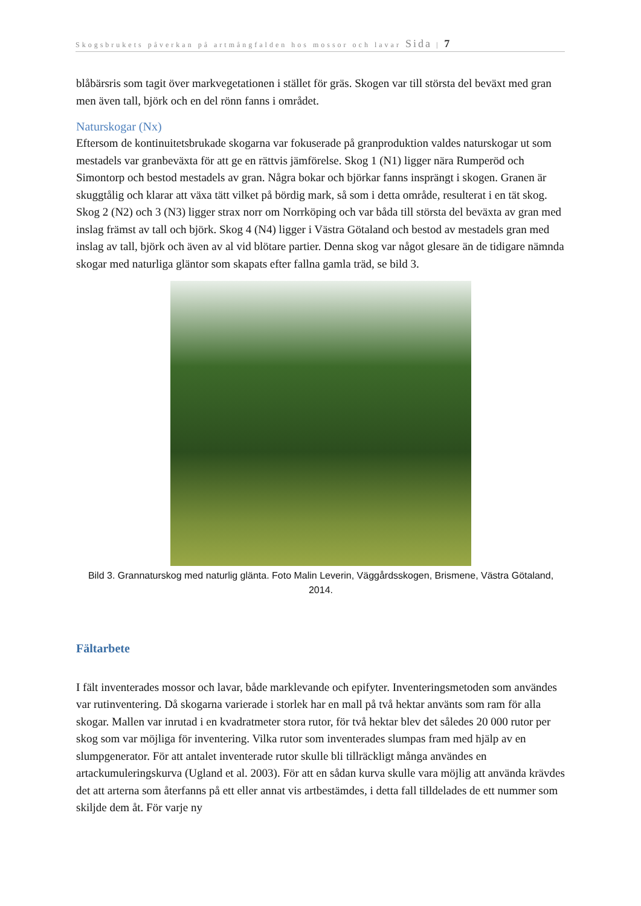Skogsbrukets påverkan på artmångfalden hos mossor och lavar Sida | 7
blåbärsris som tagit över markvegetationen i stället för gräs. Skogen var till största del beväxt med gran men även tall, björk och en del rönn fanns i området.
Naturskogar (Nx)
Eftersom de kontinuitetsbrukade skogarna var fokuserade på granproduktion valdes naturskogar ut som mestadels var granbeväxta för att ge en rättvis jämförelse. Skog 1 (N1) ligger nära Rumperöd och Simontorp och bestod mestadels av gran. Några bokar och björkar fanns insprängt i skogen. Granen är skuggtålig och klarar att växa tätt vilket på bördig mark, så som i detta område, resulterat i en tät skog. Skog 2 (N2) och 3 (N3) ligger strax norr om Norrköping och var båda till största del beväxta av gran med inslag främst av tall och björk. Skog 4 (N4) ligger i Västra Götaland och bestod av mestadels gran med inslag av tall, björk och även av al vid blötare partier. Denna skog var något glesare än de tidigare nämnda skogar med naturliga gläntor som skapats efter fallna gamla träd, se bild 3.
Bild 3. Grannaturskog med naturlig glänta. Foto Malin Leverin, Väggårdsskogen, Brismene, Västra Götaland, 2014.
Fältarbete
I fält inventerades mossor och lavar, både marklevande och epifyter. Inventeringsmetoden som användes var rutinventering. Då skogarna varierade i storlek har en mall på två hektar använts som ram för alla skogar. Mallen var inrutad i en kvadratmeter stora rutor, för två hektar blev det således 20 000 rutor per skog som var möjliga för inventering. Vilka rutor som inventerades slumpas fram med hjälp av en slumpgenerator. För att antalet inventerade rutor skulle bli tillräckligt många användes en artackumuleringskurva (Ugland et al. 2003). För att en sådan kurva skulle vara möjlig att använda krävdes det att arterna som återfanns på ett eller annat vis artbestämdes, i detta fall tilldelades de ett nummer som skiljde dem åt. För varje ny